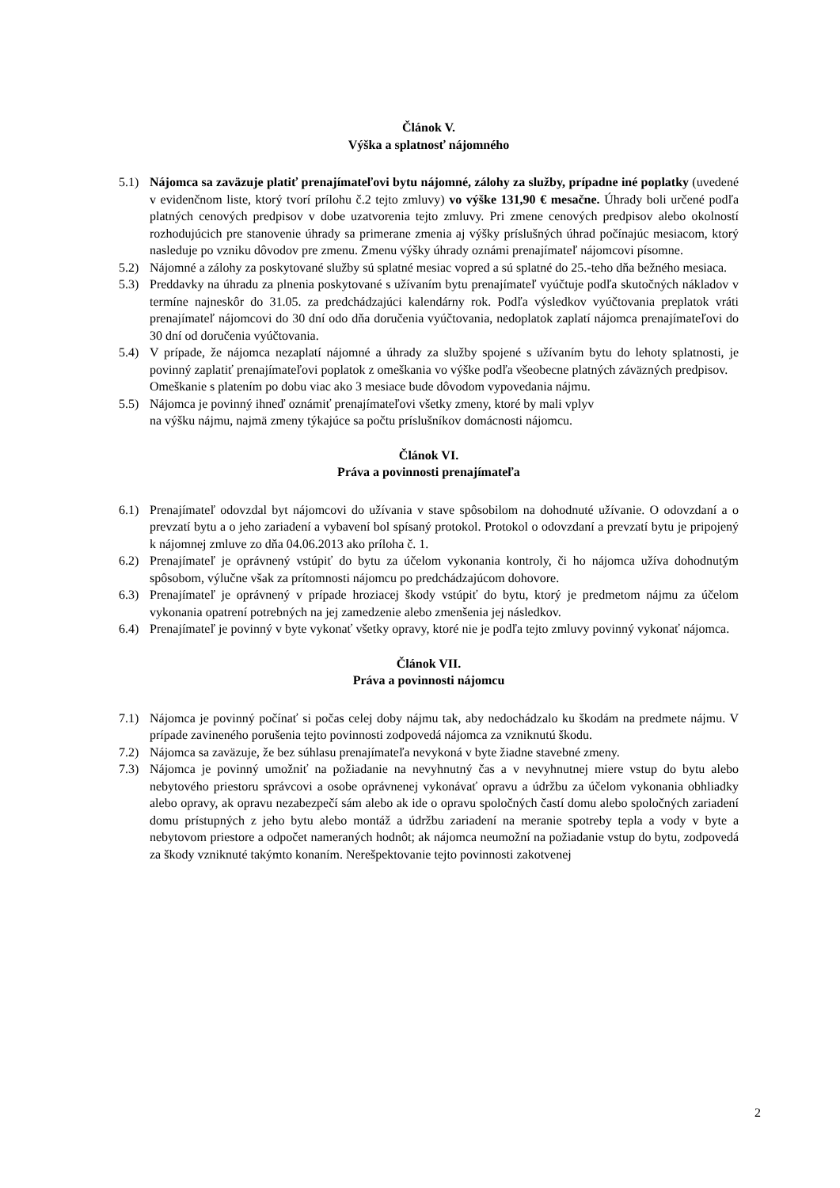Článok V.
Výška a splatnosť nájomného
5.1) Nájomca sa zaväzuje platiť prenajímateľovi bytu nájomné, zálohy za služby, prípadne iné poplatky (uvedené v evidenčnom liste, ktorý tvorí prílohu č.2 tejto zmluvy) vo výške 131,90 € mesačne. Úhrady boli určené podľa platných cenových predpisov v dobe uzatvorenia tejto zmluvy. Pri zmene cenových predpisov alebo okolností rozhodujúcich pre stanovenie úhrady sa primerane zmenia aj výšky príslušných úhrad počínajúc mesiacom, ktorý nasleduje po vzniku dôvodov pre zmenu. Zmenu výšky úhrady oznámi prenajímateľ nájomcovi písomne.
5.2) Nájomné a zálohy za poskytované služby sú splatné mesiac vopred a sú splatné do 25.-teho dňa bežného mesiaca.
5.3) Preddavky na úhradu za plnenia poskytované s užívaním bytu prenajímateľ vyúčtuje podľa skutočných nákladov v termíne najneskôr do 31.05. za predchádzajúci kalendárny rok. Podľa výsledkov vyúčtovania preplatok vráti prenajímateľ nájomcovi do 30 dní odo dňa doručenia vyúčtovania, nedoplatok zaplatí nájomca prenajímateľovi do 30 dní od doručenia vyúčtovania.
5.4) V prípade, že nájomca nezaplatí nájomné a úhrady za služby spojené s užívaním bytu do lehoty splatnosti, je povinný zaplatiť prenajímateľovi poplatok z omeškania vo výške podľa všeobecne platných záväzných predpisov.
Omeškanie s platením po dobu viac ako 3 mesiace bude dôvodom vypovedania nájmu.
5.5) Nájomca je povinný ihneď oznámiť prenajímateľovi všetky zmeny, ktoré by mali vplyv
na výšku nájmu, najmä zmeny týkajúce sa počtu príslušníkov domácnosti nájomcu.
Článok VI.
Práva a povinnosti prenajímateľa
6.1) Prenajímateľ odovzdal byt nájomcovi do užívania v stave spôsobilom na dohodnuté užívanie. O odovzdaní a o prevzatí bytu a o jeho zariadení a vybavení bol spísaný protokol. Protokol o odovzdaní a prevzatí bytu je pripojený k nájomnej zmluve zo dňa 04.06.2013 ako príloha č. 1.
6.2) Prenajímateľ je oprávnený vstúpiť do bytu za účelom vykonania kontroly, či ho nájomca užíva dohodnutým spôsobom, výlučne však za prítomnosti nájomcu po predchádzajúcom dohovore.
6.3) Prenajímateľ je oprávnený v prípade hroziacej škody vstúpiť do bytu, ktorý je predmetom nájmu za účelom vykonania opatrení potrebných na jej zamedzenie alebo zmenšenia jej následkov.
6.4) Prenajímateľ je povinný v byte vykonať všetky opravy, ktoré nie je podľa tejto zmluvy povinný vykonať nájomca.
Článok VII.
Práva a povinnosti nájomcu
7.1) Nájomca je povinný počínať si počas celej doby nájmu tak, aby nedochádzalo ku škodám na predmete nájmu. V prípade zavineného porušenia tejto povinnosti zodpovedá nájomca za vzniknutú škodu.
7.2) Nájomca sa zaväzuje, že bez súhlasu prenajímateľa nevykoná v byte žiadne stavebné zmeny.
7.3) Nájomca je povinný umožniť na požiadanie na nevyhnutný čas a v nevyhnutnej miere vstup do bytu alebo nebytového priestoru správcovi a osobe oprávnenej vykonávať opravu a údržbu za účelom vykonania obhliadky alebo opravy, ak opravu nezabezpečí sám alebo ak ide o opravu spoločných častí domu alebo spoločných zariadení domu prístupných z jeho bytu alebo montáž a údržbu zariadení na meranie spotreby tepla a vody v byte a nebytovom priestore a odpočet nameraných hodnôt; ak nájomca neumožní na požiadanie vstup do bytu, zodpovedá za škody vzniknuté takýmto konaním. Nerešpektovanie tejto povinnosti zakotvenej
2